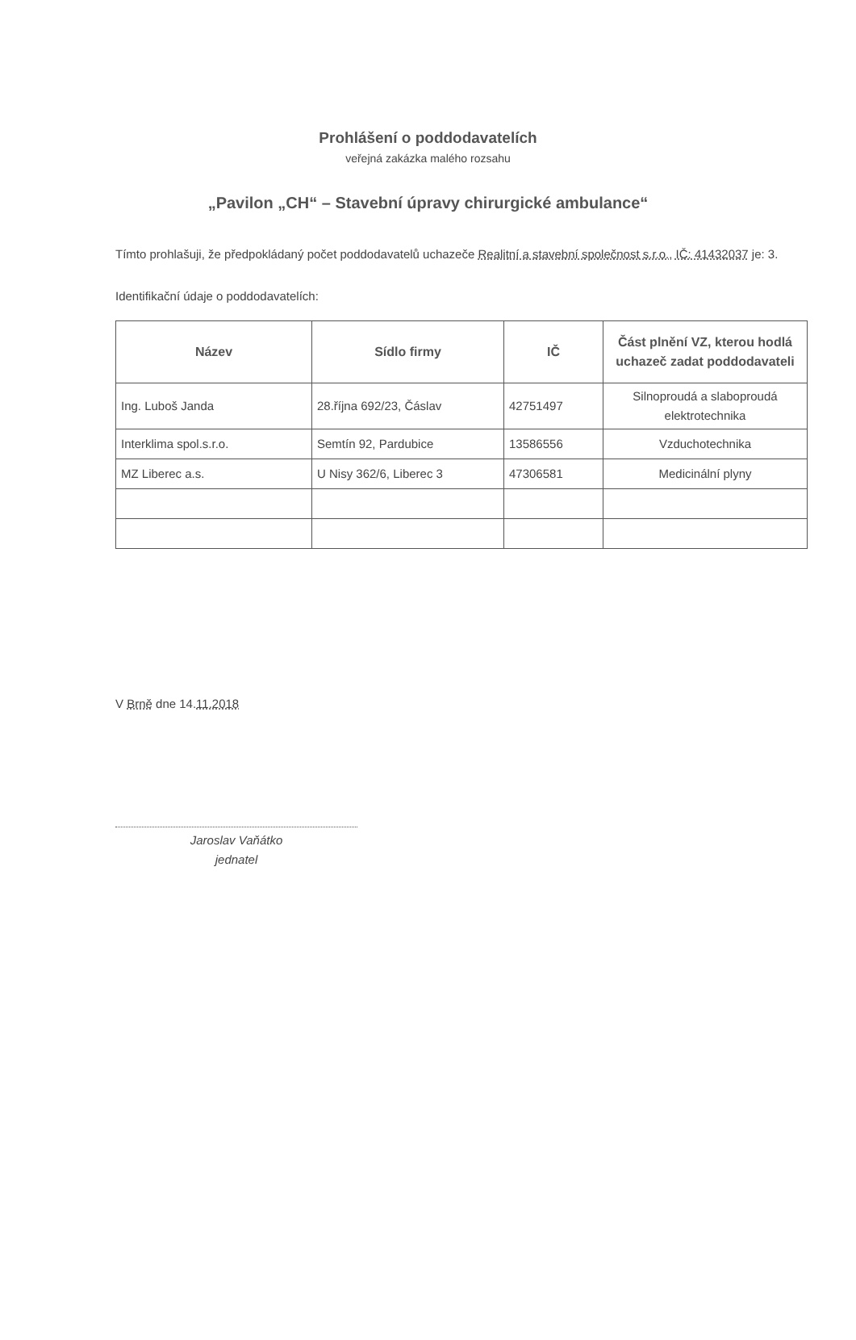Prohlášení o poddodavatelích
veřejná zakázka malého rozsahu
„Pavilon „CH“ – Stavební úpravy chirurgické ambulance“
Tímto prohlašuji, že předpokládaný počet poddodavatelů uchazeče Realitní a stavební společnost s.r.o., IČ: 41432037 je: 3.
Identifikační údaje o poddodavatelích:
| Název | Sídlo firmy | IČ | Část plnění VZ, kterou hodlá uchazeč zadat poddodavateli |
| --- | --- | --- | --- |
| Ing. Luboš Janda | 28.října 692/23, Čáslav | 42751497 | Silnoproudá a slaboproudá elektrotechnika |
| Interklima spol.s.r.o. | Semtín 92, Pardubice | 13586556 | Vzduchotechnika |
| MZ Liberec a.s. | U Nisy 362/6, Liberec 3 | 47306581 | Medicinální plyny |
V Brně dne 14.11.2018
Jaroslav Vaňátko
jednatel